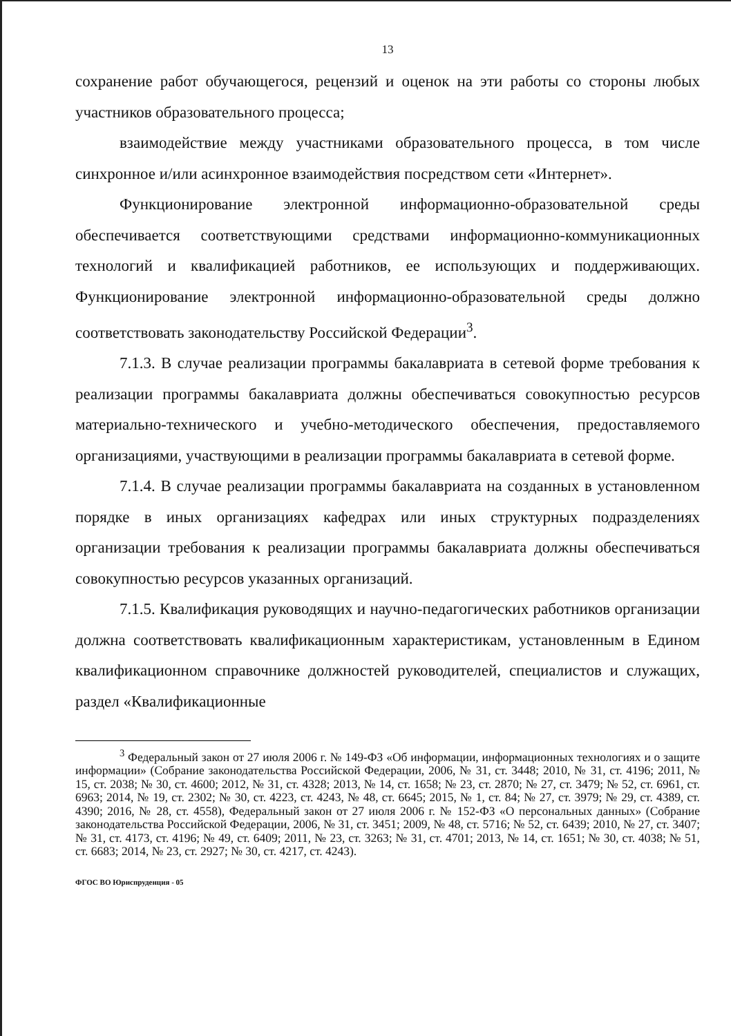13
сохранение работ обучающегося, рецензий и оценок на эти работы со стороны любых участников образовательного процесса;
взаимодействие между участниками образовательного процесса, в том числе синхронное и/или асинхронное взаимодействия посредством сети «Интернет».
Функционирование электронной информационно-образовательной среды обеспечивается соответствующими средствами информационно-коммуникационных технологий и квалификацией работников, ее использующих и поддерживающих. Функционирование электронной информационно-образовательной среды должно соответствовать законодательству Российской Федерации<sup>3</sup>.
7.1.3. В случае реализации программы бакалавриата в сетевой форме требования к реализации программы бакалавриата должны обеспечиваться совокупностью ресурсов материально-технического и учебно-методического обеспечения, предоставляемого организациями, участвующими в реализации программы бакалавриата в сетевой форме.
7.1.4. В случае реализации программы бакалавриата на созданных в установленном порядке в иных организациях кафедрах или иных структурных подразделениях организации требования к реализации программы бакалавриата должны обеспечиваться совокупностью ресурсов указанных организаций.
7.1.5. Квалификация руководящих и научно-педагогических работников организации должна соответствовать квалификационным характеристикам, установленным в Едином квалификационном справочнике должностей руководителей, специалистов и служащих, раздел «Квалификационные
<sup>3</sup> Федеральный закон от 27 июля 2006 г. № 149-ФЗ «Об информации, информационных технологиях и о защите информации» (Собрание законодательства Российской Федерации, 2006, № 31, ст. 3448; 2010, № 31, ст. 4196; 2011, № 15, ст. 2038; № 30, ст. 4600; 2012, № 31, ст. 4328; 2013, № 14, ст. 1658; № 23, ст. 2870; № 27, ст. 3479; № 52, ст. 6961, ст. 6963; 2014, № 19, ст. 2302; № 30, ст. 4223, ст. 4243, № 48, ст. 6645; 2015, № 1, ст. 84; № 27, ст. 3979; № 29, ст. 4389, ст. 4390; 2016, № 28, ст. 4558), Федеральный закон от 27 июля 2006 г. № 152-ФЗ «О персональных данных» (Собрание законодательства Российской Федерации, 2006, № 31, ст. 3451; 2009, № 48, ст. 5716; № 52, ст. 6439; 2010, № 27, ст. 3407; № 31, ст. 4173, ст. 4196; № 49, ст. 6409; 2011, № 23, ст. 3263; № 31, ст. 4701; 2013, № 14, ст. 1651; № 30, ст. 4038; № 51, ст. 6683; 2014, № 23, ст. 2927; № 30, ст. 4217, ст. 4243).
ФГОС ВО Юриспруденция - 05